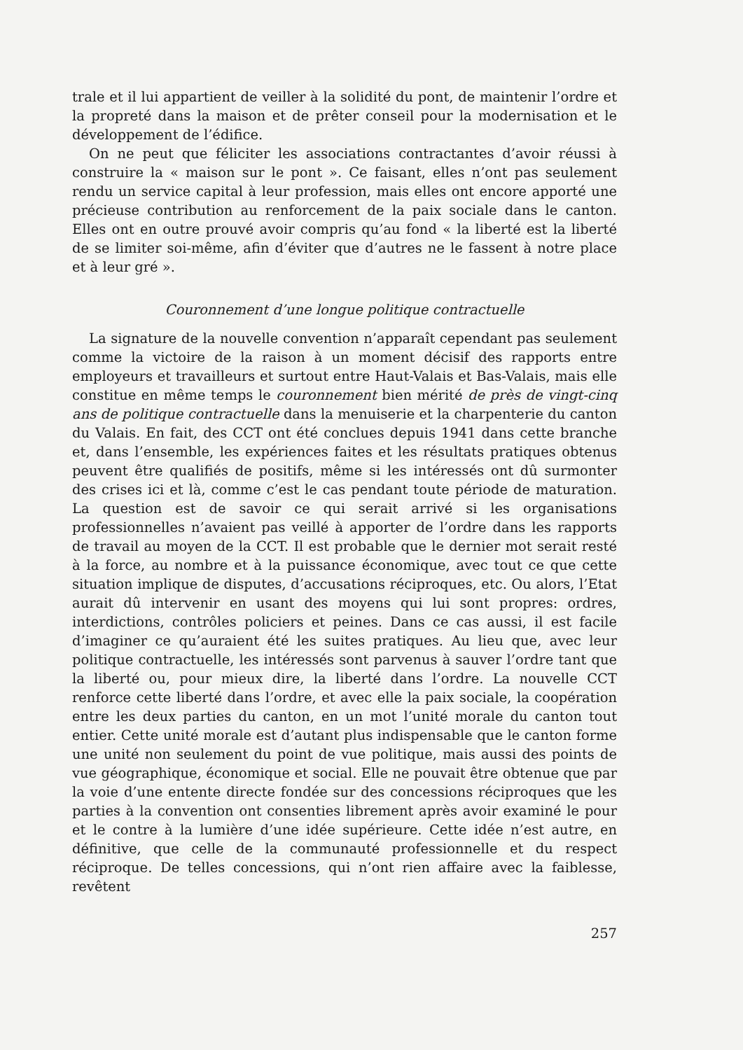trale et il lui appartient de veiller à la solidité du pont, de maintenir l’ordre et la propreté dans la maison et de prêter conseil pour la modernisation et le développement de l’édifice.
On ne peut que féliciter les associations contractantes d’avoir réussi à construire la « maison sur le pont ». Ce faisant, elles n’ont pas seulement rendu un service capital à leur profession, mais elles ont encore apporté une précieuse contribution au renforcement de la paix sociale dans le canton. Elles ont en outre prouvé avoir compris qu’au fond « la liberté est la liberté de se limiter soi-même, afin d’éviter que d’autres ne le fassent à notre place et à leur gré ».
Couronnement d’une longue politique contractuelle
La signature de la nouvelle convention n’apparaît cependant pas seulement comme la victoire de la raison à un moment décisif des rapports entre employeurs et travailleurs et surtout entre Haut-Valais et Bas-Valais, mais elle constitue en même temps le couronnement bien mérité de près de vingt-cinq ans de politique contractuelle dans la menuiserie et la charpenterie du canton du Valais. En fait, des CCT ont été conclues depuis 1941 dans cette branche et, dans l’ensemble, les expériences faites et les résultats pratiques obtenus peuvent être qualifiés de positifs, même si les intéressés ont dû surmonter des crises ici et là, comme c’est le cas pendant toute période de maturation. La question est de savoir ce qui serait arrivé si les organisations professionnelles n’avaient pas veillé à apporter de l’ordre dans les rapports de travail au moyen de la CCT. Il est probable que le dernier mot serait resté à la force, au nombre et à la puissance économique, avec tout ce que cette situation implique de disputes, d’accusations réciproques, etc. Ou alors, l’Etat aurait dû intervenir en usant des moyens qui lui sont propres: ordres, interdictions, contrôles policiers et peines. Dans ce cas aussi, il est facile d’imaginer ce qu’auraient été les suites pratiques. Au lieu que, avec leur politique contractuelle, les intéressés sont parvenus à sauver l’ordre tant que la liberté ou, pour mieux dire, la liberté dans l’ordre. La nouvelle CCT renforce cette liberté dans l’ordre, et avec elle la paix sociale, la coopération entre les deux parties du canton, en un mot l’unité morale du canton tout entier. Cette unité morale est d’autant plus indispensable que le canton forme une unité non seulement du point de vue politique, mais aussi des points de vue géographique, économique et social. Elle ne pouvait être obtenue que par la voie d’une entente directe fondée sur des concessions réciproques que les parties à la convention ont consenties librement après avoir examiné le pour et le contre à la lumière d’une idée supérieure. Cette idée n’est autre, en définitive, que celle de la communauté professionnelle et du respect réciproque. De telles concessions, qui n’ont rien affaire avec la faiblesse, revêtent
257